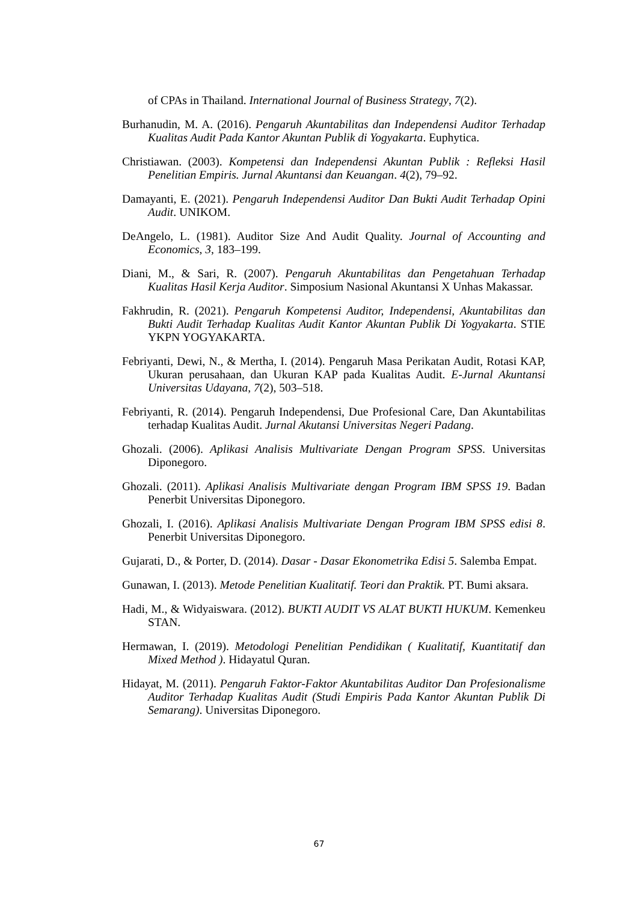of CPAs in Thailand. International Journal of Business Strategy, 7(2).
Burhanudin, M. A. (2016). Pengaruh Akuntabilitas dan Independensi Auditor Terhadap Kualitas Audit Pada Kantor Akuntan Publik di Yogyakarta. Euphytica.
Christiawan. (2003). Kompetensi dan Independensi Akuntan Publik : Refleksi Hasil Penelitian Empiris. Jurnal Akuntansi dan Keuangan. 4(2), 79–92.
Damayanti, E. (2021). Pengaruh Independensi Auditor Dan Bukti Audit Terhadap Opini Audit. UNIKOM.
DeAngelo, L. (1981). Auditor Size And Audit Quality. Journal of Accounting and Economics, 3, 183–199.
Diani, M., & Sari, R. (2007). Pengaruh Akuntabilitas dan Pengetahuan Terhadap Kualitas Hasil Kerja Auditor. Simposium Nasional Akuntansi X Unhas Makassar.
Fakhrudin, R. (2021). Pengaruh Kompetensi Auditor, Independensi, Akuntabilitas dan Bukti Audit Terhadap Kualitas Audit Kantor Akuntan Publik Di Yogyakarta. STIE YKPN YOGYAKARTA.
Febriyanti, Dewi, N., & Mertha, I. (2014). Pengaruh Masa Perikatan Audit, Rotasi KAP, Ukuran perusahaan, dan Ukuran KAP pada Kualitas Audit. E-Jurnal Akuntansi Universitas Udayana, 7(2), 503–518.
Febriyanti, R. (2014). Pengaruh Independensi, Due Profesional Care, Dan Akuntabilitas terhadap Kualitas Audit. Jurnal Akutansi Universitas Negeri Padang.
Ghozali. (2006). Aplikasi Analisis Multivariate Dengan Program SPSS. Universitas Diponegoro.
Ghozali. (2011). Aplikasi Analisis Multivariate dengan Program IBM SPSS 19. Badan Penerbit Universitas Diponegoro.
Ghozali, I. (2016). Aplikasi Analisis Multivariate Dengan Program IBM SPSS edisi 8. Penerbit Universitas Diponegoro.
Gujarati, D., & Porter, D. (2014). Dasar - Dasar Ekonometrika Edisi 5. Salemba Empat.
Gunawan, I. (2013). Metode Penelitian Kualitatif. Teori dan Praktik. PT. Bumi aksara.
Hadi, M., & Widyaiswara. (2012). BUKTI AUDIT VS ALAT BUKTI HUKUM. Kemenkeu STAN.
Hermawan, I. (2019). Metodologi Penelitian Pendidikan ( Kualitatif, Kuantitatif dan Mixed Method ). Hidayatul Quran.
Hidayat, M. (2011). Pengaruh Faktor-Faktor Akuntabilitas Auditor Dan Profesionalisme Auditor Terhadap Kualitas Audit (Studi Empiris Pada Kantor Akuntan Publik Di Semarang). Universitas Diponegoro.
67